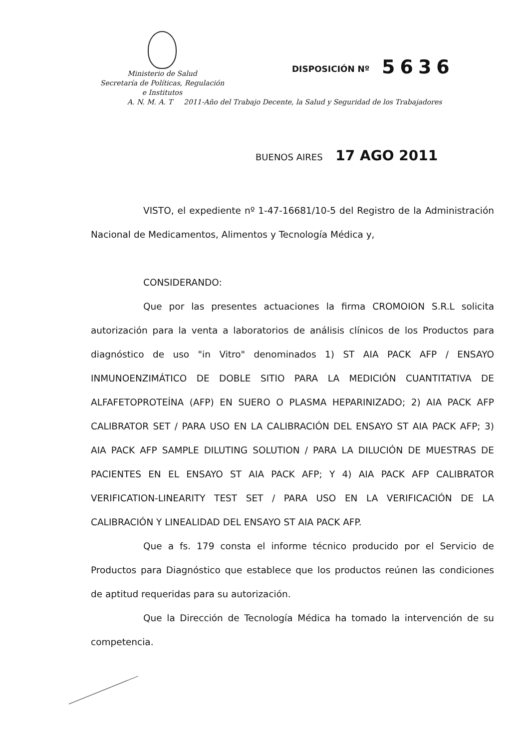Ministerio de Salud
Secretaría de Políticas, Regulación
e Institutos
DISPOSICIÓN Nº 5636
A. N. M. A. T 2011-Año del Trabajo Decente, la Salud y Seguridad de los Trabajadores
BUENOS AIRES 17 AGO 2011
VISTO, el expediente nº 1-47-16681/10-5 del Registro de la Administración Nacional de Medicamentos, Alimentos y Tecnología Médica y,
CONSIDERANDO:
Que por las presentes actuaciones la firma CROMOION S.R.L solicita autorización para la venta a laboratorios de análisis clínicos de los Productos para diagnóstico de uso "in Vitro" denominados 1) ST AIA PACK AFP / ENSAYO INMUNOENZIMÁTICO DE DOBLE SITIO PARA LA MEDICIÓN CUANTITATIVA DE ALFAFETOPROTEÍNA (AFP) EN SUERO O PLASMA HEPARINIZADO; 2) AIA PACK AFP CALIBRATOR SET / PARA USO EN LA CALIBRACIÓN DEL ENSAYO ST AIA PACK AFP; 3) AIA PACK AFP SAMPLE DILUTING SOLUTION / PARA LA DILUCIÓN DE MUESTRAS DE PACIENTES EN EL ENSAYO ST AIA PACK AFP; Y 4) AIA PACK AFP CALIBRATOR VERIFICATION-LINEARITY TEST SET / PARA USO EN LA VERIFICACIÓN DE LA CALIBRACIÓN Y LINEALIDAD DEL ENSAYO ST AIA PACK AFP.
Que a fs. 179 consta el informe técnico producido por el Servicio de Productos para Diagnóstico que establece que los productos reúnen las condiciones de aptitud requeridas para su autorización.
Que la Dirección de Tecnología Médica ha tomado la intervención de su competencia.